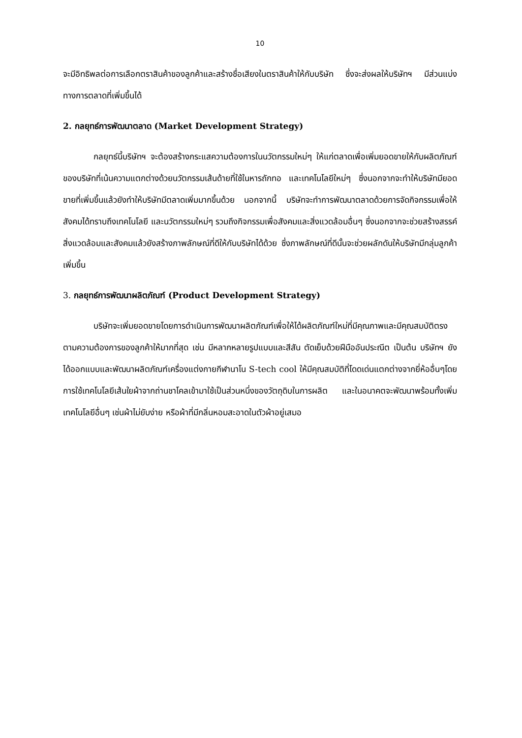10
จะมีอิทธิพลต่อการเลือกตราสินค้าของลูกค้าและสร้างชื่อเสียงในตราสินค้าให้กับบริษัท ซึ่งจะส่งผลให้บริษัทฯ มีส่วนแบ่งทางการตลาดที่เพิ่มขึ้นได้
2. กลยุทธ์การพัฒนาตลาด (Market Development Strategy)
กลยุทธ์นี้บริษัทฯ จะต้องสร้างกระแสความต้องการในนวัตกรรมใหม่ๆ ให้แก่ตลาดเพื่อเพิ่มยอดขายให้กับผลิตภัณฑ์ของบริษัทที่เน้นความแตกต่างด้วยนวัตกรรมเส้นด้ายที่ใช้ในหารถักทอ และเทคโนโลยีใหม่ๆ ซึ่งนอกจากจะทำให้บริษัทมียอดขายที่เพิ่มขึ้นแล้วยังทำให้บริษัทมีตลาดเพิ่มมากขึ้นด้วย นอกจากนี้ บริษัทจะทำการพัฒนาตลาดด้วยการจัดกิจกรรมเพื่อให้สังคมได้ทราบถึงเทคโนโลยี และนวัตกรรมใหม่ๆ รวมถึงกิจกรรมเพื่อสังคมและสิ่งแวดล้อมอื่นๆ ซึ่งนอกจากจะช่วยสร้างสรรค์สิ่งแวดล้อมและสังคมแล้วยังสร้างภาพลักษณ์ที่ดีให้กับบริษัทได้ด้วย ซึ่งภาพลักษณ์ที่ดีนั้นจะช่วยผลักดันให้บริษัทมีกลุ่มลูกค้าเพิ่มขึ้น
3. กลยุทธ์การพัฒนาผลิตภัณฑ์ (Product Development Strategy)
บริษัทจะเพิ่มยอดขายโดยการดำเนินการพัฒนาผลิตภัณฑ์เพื่อให้ได้ผลิตภัณฑ์ใหม่ที่มีคุณภาพและมีคุณสมบัติตรงตามความต้องการของลูกค้าให้มากที่สุด เช่น มีหลากหลายรูปแบบและสีสัน ตัดเย็บด้วยฝีมืออันประณีต เป็นต้น บริษัทฯ ยังได้ออกแบบและพัฒนาผลิตภัณฑ์เครื่องแต่งกายกีฬานาโน S-tech cool ให้มีคุณสมบัติที่โดดเด่นแตกต่างจากยี่ห้ออื่นๆโดยการใช้เทคโนโลยีเส้นใยผ้าจากถ่านชาโคลเข้ามาใช้เป็นส่วนหนึ่งของวัตถุดิบในการผลิต และในอนาคตจะพัฒนาพร้อมทั้งเพิ่มเทคโนโลยีอื่นๆ เช่นผ้าไม่ยับง่าย หรือผ้าที่มีกลิ่นหอมสะอาดในตัวผ้าอยู่เสมอ